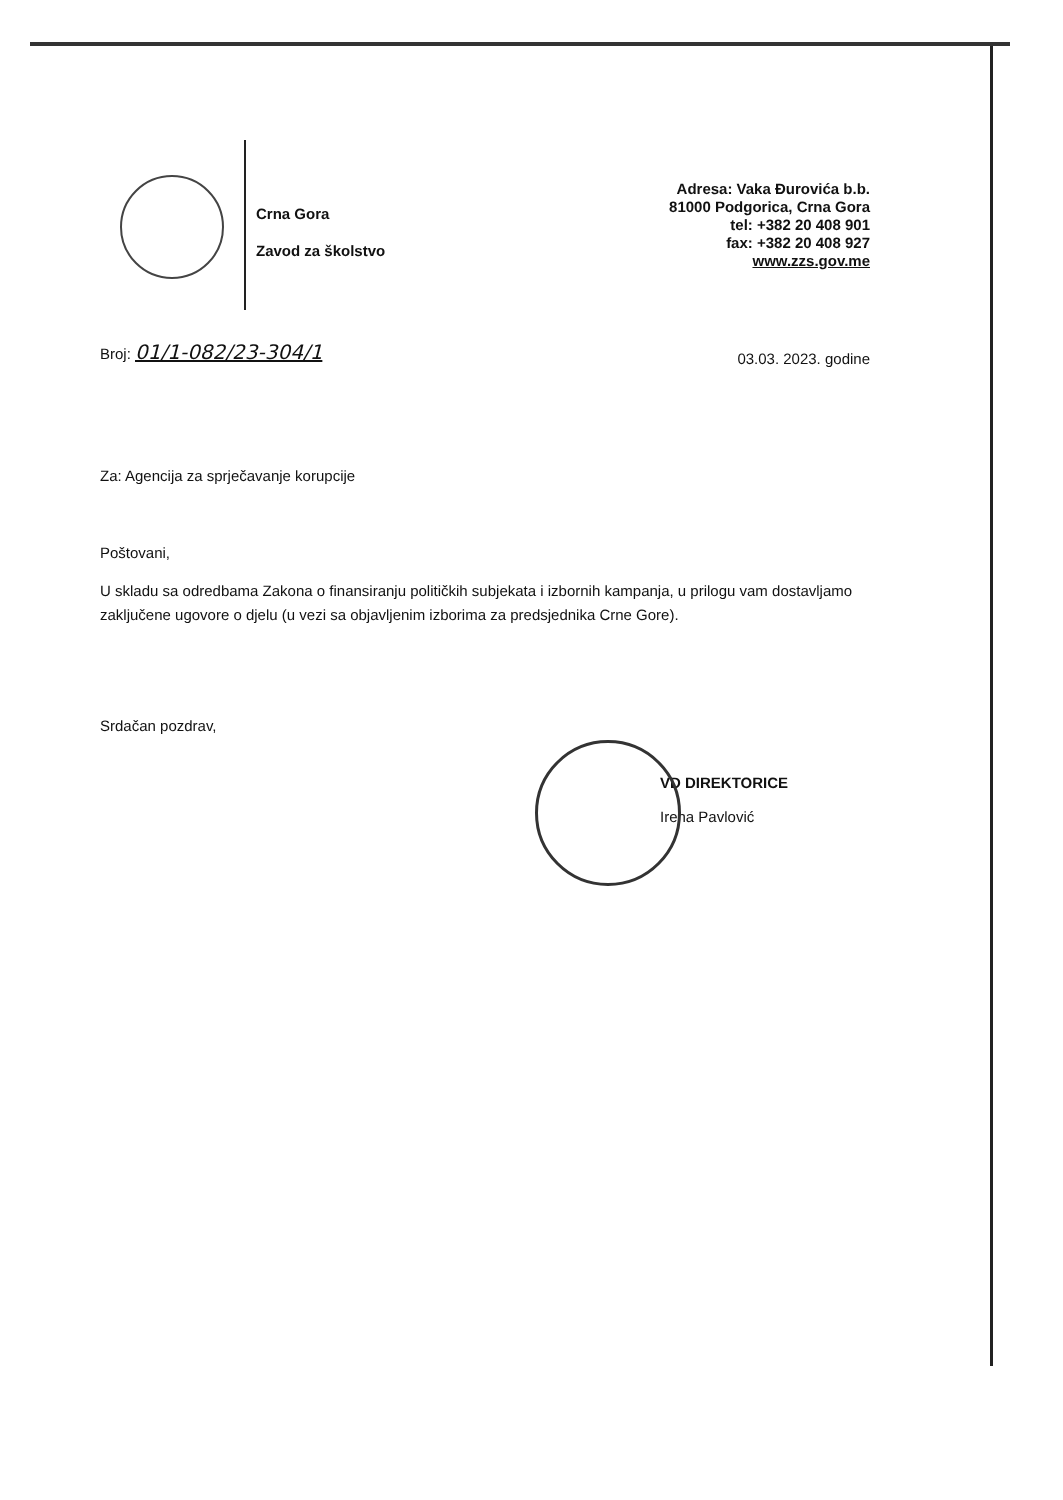Crna Gora
Zavod za školstvo
Adresa: Vaka Đurovića b.b.
81000 Podgorica, Crna Gora
tel: +382 20 408 901
fax: +382 20 408 927
www.zzs.gov.me
Broj: 01/1-082/23-304/1 03.03. 2023. godine
Za: Agencija za sprječavanje korupcije
Poštovani,
U skladu sa odredbama Zakona o finansiranju političkih subjekata i izbornih kampanja, u prilogu vam dostavljamo zaključene ugovore o djelu (u vezi sa objavljenim izborima za predsjednika Crne Gore).
Srdačan pozdrav,
VD DIREKTORICE
Irena Pavlović